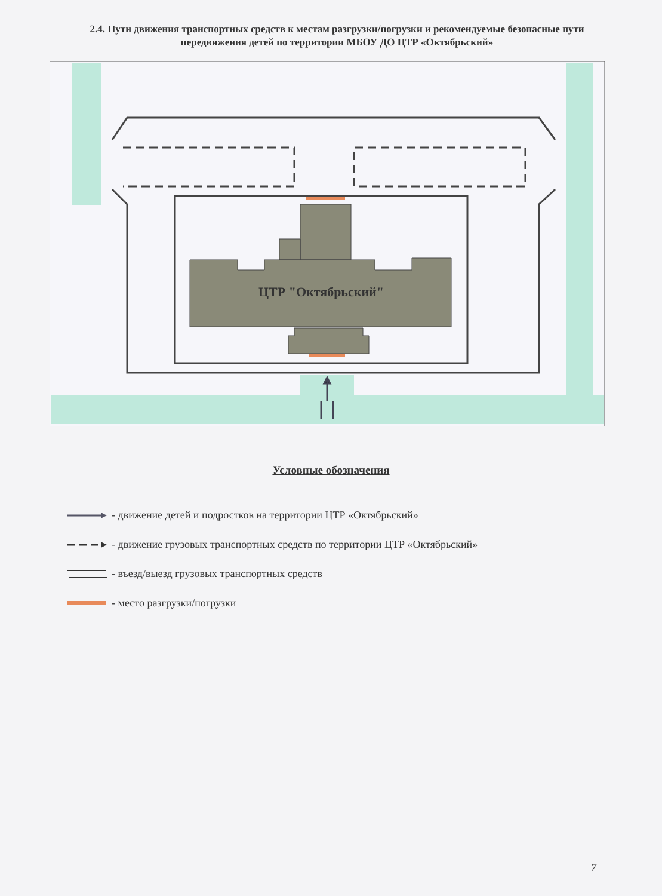2.4. Пути движения транспортных средств к местам разгрузки/погрузки и рекомендуемые безопасные пути передвижения детей по территории МБОУ ДО ЦТР «Октябрьский»
ЦТР "Октябрьский"
Условные обозначения
- движение детей и подростков на территории ЦТР «Октябрьский»
- движение грузовых транспортных средств по территории ЦТР «Октябрьский»
- въезд/выезд грузовых транспортных средств
- место разгрузки/погрузки
7